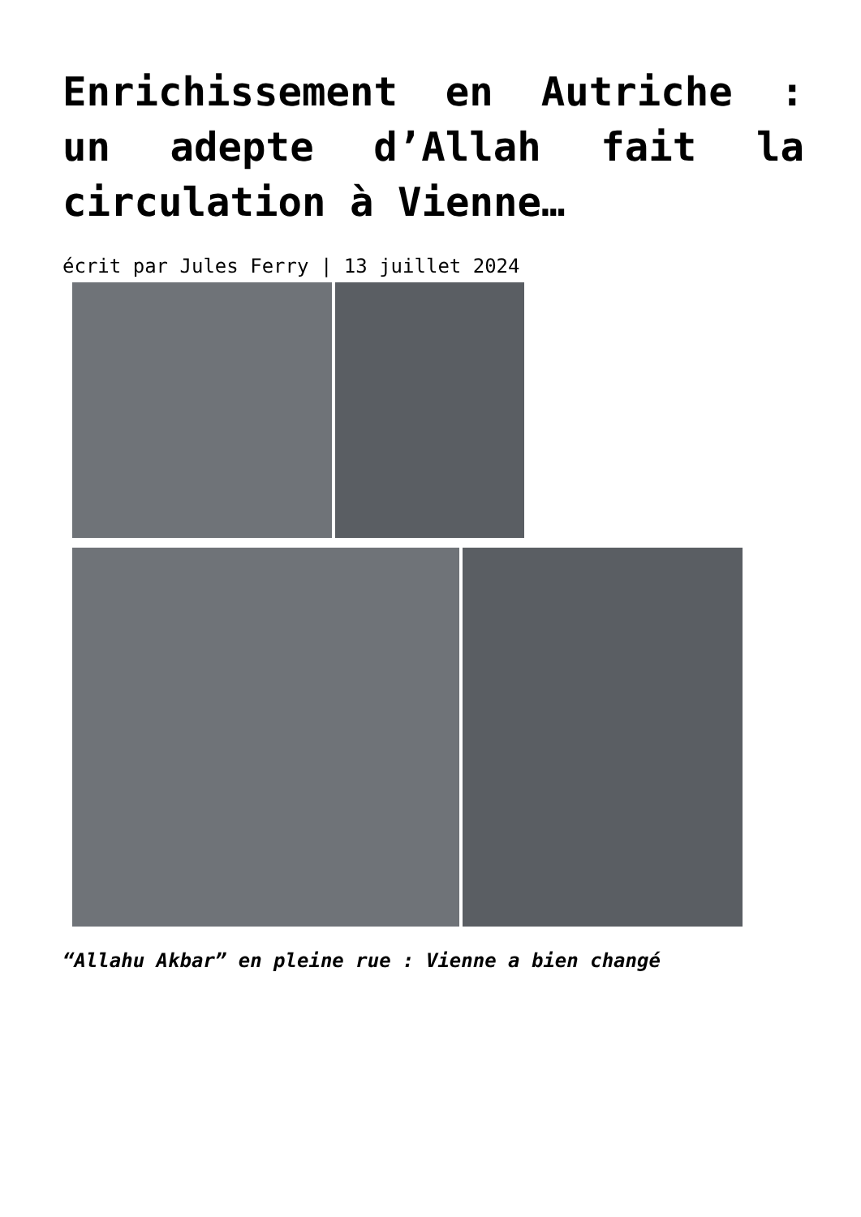Enrichissement en Autriche : un adepte d’Allah fait la circulation à Vienne…
écrit par Jules Ferry | 13 juillet 2024
“Allahu Akbar” en pleine rue : Vienne a bien changé